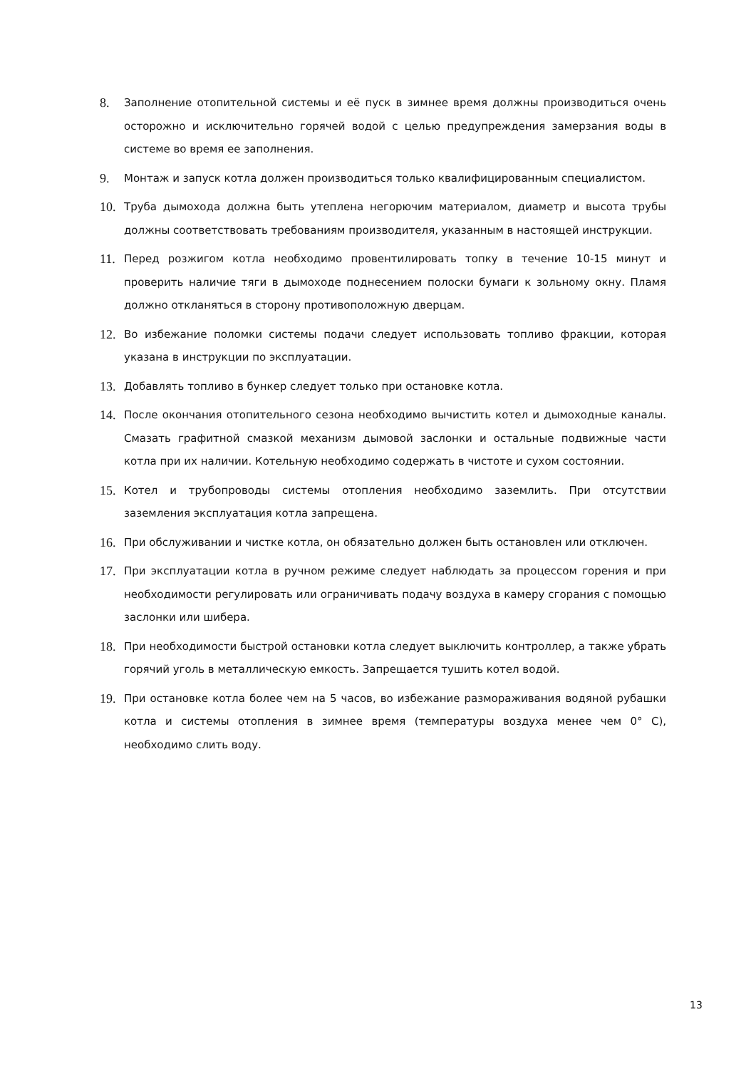8.
Заполнение отопительной системы и её пуск в зимнее время должны производиться очень осторожно и исключительно горячей водой с целью предупреждения замерзания воды в системе во время ее заполнения.
9.
Монтаж и запуск котла должен производиться только квалифицированным специалистом.
10.
Труба дымохода должна быть утеплена негорючим материалом, диаметр и высота трубы должны соответствовать требованиям производителя, указанным в настоящей инструкции.
11.
Перед розжигом котла необходимо провентилировать топку в течение 10-15 минут и проверить наличие тяги в дымоходе поднесением полоски бумаги к зольному окну. Пламя должно откланяться в сторону противоположную дверцам.
12.
Во избежание поломки системы подачи следует использовать топливо фракции, которая указана в инструкции по эксплуатации.
13.
Добавлять топливо в бункер следует только при остановке котла.
14.
После окончания отопительного сезона необходимо вычистить котел и дымоходные каналы. Смазать графитной смазкой механизм дымовой заслонки и остальные подвижные части котла при их наличии. Котельную необходимо содержать в чистоте и сухом состоянии.
15.
Котел и трубопроводы системы отопления необходимо заземлить. При отсутствии заземления эксплуатация котла запрещена.
16.
При обслуживании и чистке котла, он обязательно должен быть остановлен или отключен.
17.
При эксплуатации котла в ручном режиме следует наблюдать за процессом горения и при необходимости регулировать или ограничивать подачу воздуха в камеру сгорания с помощью заслонки или шибера.
18.
При необходимости быстрой остановки котла следует выключить контроллер, а также убрать горячий уголь в металлическую емкость. Запрещается тушить котел водой.
19.
При остановке котла более чем на 5 часов, во избежание размораживания водяной рубашки котла и системы отопления в зимнее время (температуры воздуха менее чем 0° С), необходимо слить воду.
13